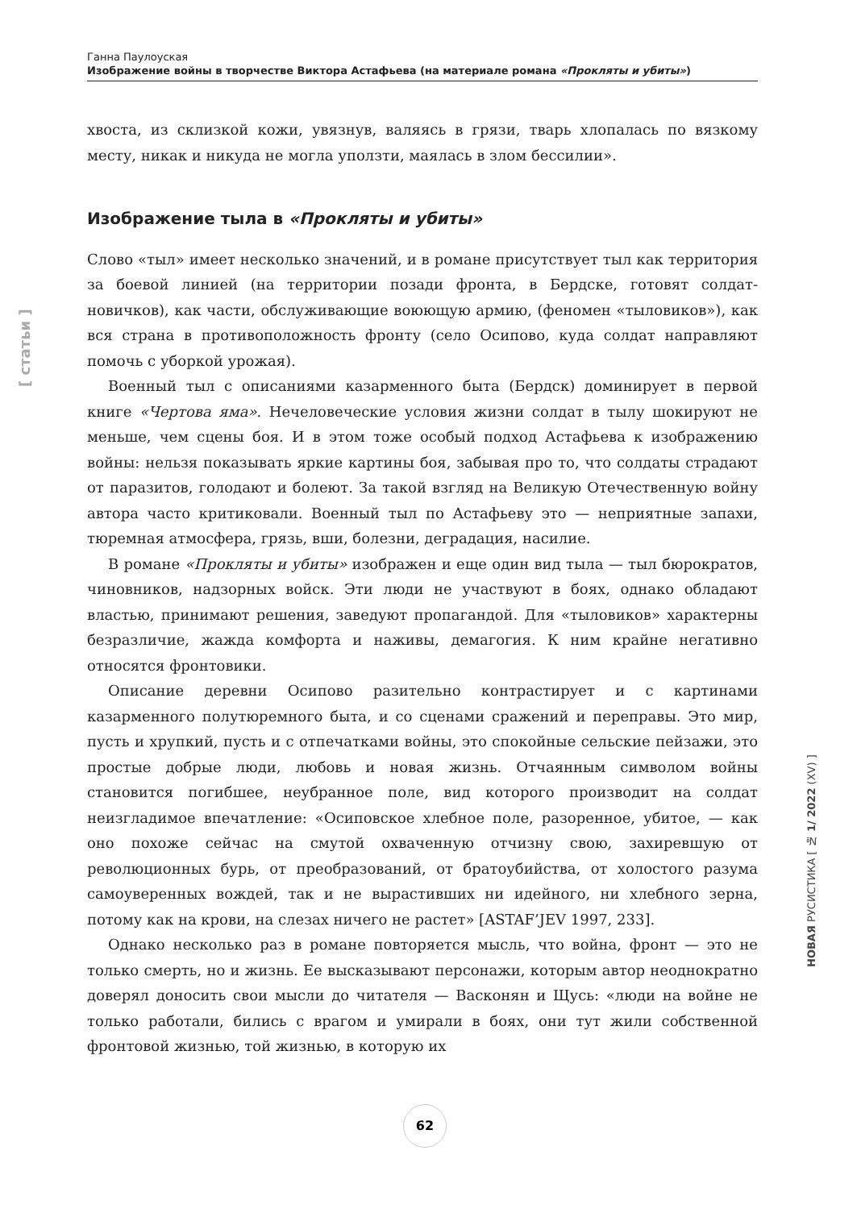Ганна Паулоуская
Изображение войны в творчестве Виктора Астафьева (на материале романа «Прокляты и убиты»)
хвоста, из склизкой кожи, увязнув, валяясь в грязи, тварь хлопалась по вязкому месту, никак и никуда не могла уползти, маялась в злом бессилии».
Изображение тыла в «Прокляты и убиты»
Слово «тыл» имеет несколько значений, и в романе присутствует тыл как территория за боевой линией (на территории позади фронта, в Бердске, готовят солдат-новичков), как части, обслуживающие воюющую армию, (феномен «тыловиков»), как вся страна в противоположность фронту (село Осипово, куда солдат направляют помочь с уборкой урожая).
Военный тыл с описаниями казарменного быта (Бердск) доминирует в первой книге «Чертова яма». Нечеловеческие условия жизни солдат в тылу шокируют не меньше, чем сцены боя. И в этом тоже особый подход Астафьева к изображению войны: нельзя показывать яркие картины боя, забывая про то, что солдаты страдают от паразитов, голодают и болеют. За такой взгляд на Великую Отечественную войну автора часто критиковали. Военный тыл по Астафьеву это — неприятные запахи, тюремная атмосфера, грязь, вши, болезни, деградация, насилие.
В романе «Прокляты и убиты» изображен и еще один вид тыла — тыл бюрократов, чиновников, надзорных войск. Эти люди не участвуют в боях, однако обладают властью, принимают решения, заведуют пропагандой. Для «тыловиков» характерны безразличие, жажда комфорта и наживы, демагогия. К ним крайне негативно относятся фронтовики.
Описание деревни Осипово разительно контрастирует и с картинами казарменного полутюремного быта, и со сценами сражений и переправы. Это мир, пусть и хрупкий, пусть и с отпечатками войны, это спокойные сельские пейзажи, это простые добрые люди, любовь и новая жизнь. Отчаянным символом войны становится погибшее, неубранное поле, вид которого производит на солдат неизгладимое впечатление: «Осиповское хлебное поле, разоренное, убитое, — как оно похоже сейчас на смутой охваченную отчизну свою, захиревшую от революционных бурь, от преобразований, от братоубийства, от холостого разума самоуверенных вождей, так и не вырастивших ни идейного, ни хлебного зерна, потому как на крови, на слезах ничего не растет» [ASTAF’JEV 1997, 233].
Однако несколько раз в романе повторяется мысль, что война, фронт — это не только смерть, но и жизнь. Ее высказывают персонажи, которым автор неоднократно доверял доносить свои мысли до читателя — Васконян и Щусь: «люди на войне не только работали, бились с врагом и умирали в боях, они тут жили собственной фронтовой жизнью, той жизнью, в которую их
[ статьи ]
НОВАЯ РУСИСТИКА [ № 1/ 2022 (XV) ]
62